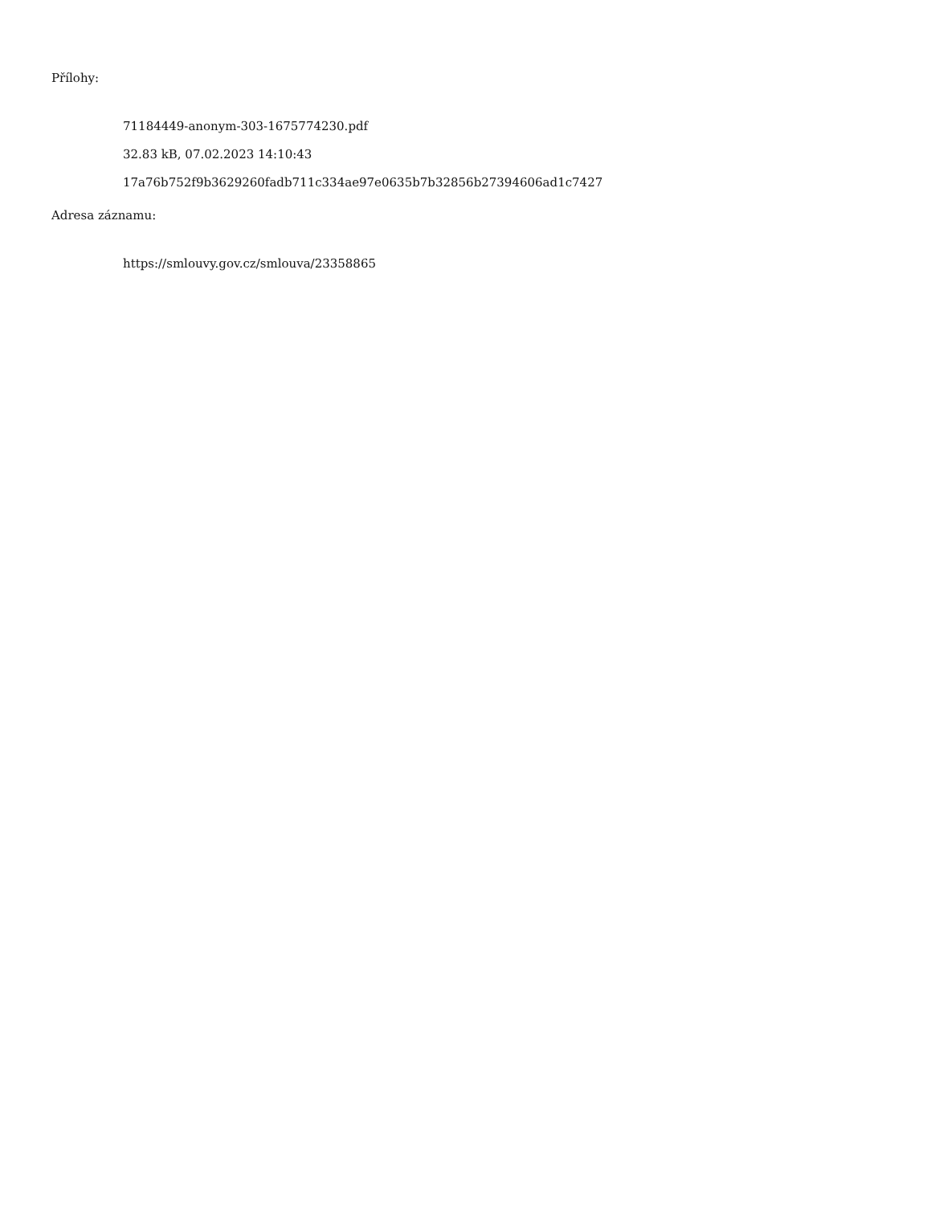Přílohy:
71184449-anonym-303-1675774230.pdf
32.83 kB, 07.02.2023 14:10:43
17a76b752f9b3629260fadb711c334ae97e0635b7b32856b27394606ad1c7427
Adresa záznamu:
https://smlouvy.gov.cz/smlouva/23358865